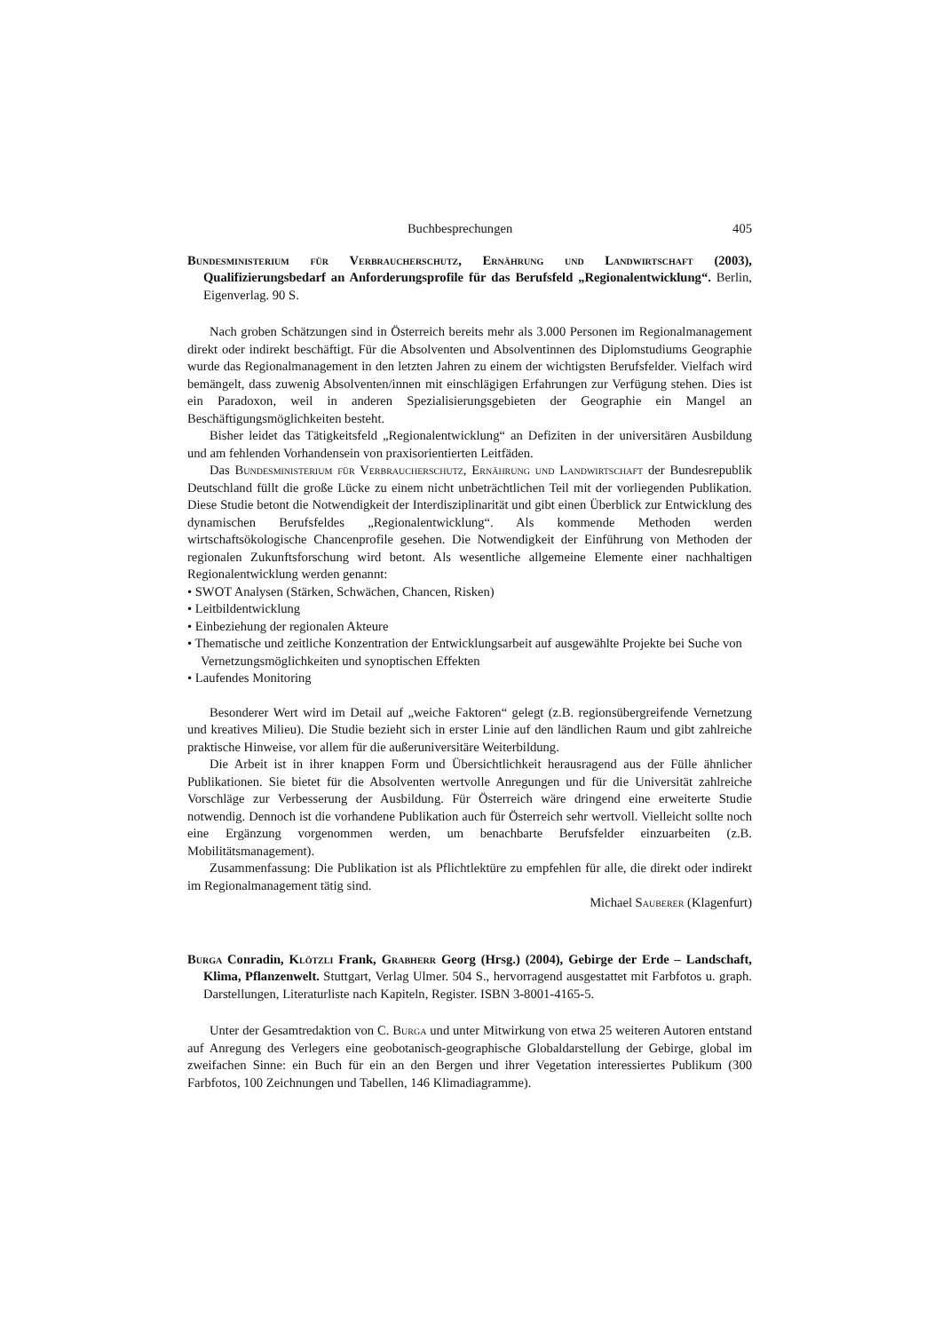Buchbesprechungen 405
Bundesministerium für Verbraucherschutz, Ernährung und Landwirtschaft (2003), Qualifizierungsbedarf an Anforderungsprofile für das Berufsfeld „Regionalentwicklung“. Berlin, Eigenverlag. 90 S.
Nach groben Schätzungen sind in Österreich bereits mehr als 3.000 Personen im Regionalmanagement direkt oder indirekt beschäftigt. Für die Absolventen und Absolventinnen des Diplomstudiums Geographie wurde das Regionalmanagement in den letzten Jahren zu einem der wichtigsten Berufsfelder. Vielfach wird bemängelt, dass zuwenig Absolventen/innen mit einschlägigen Erfahrungen zur Verfügung stehen. Dies ist ein Paradoxon, weil in anderen Spezialisierungsgebieten der Geographie ein Mangel an Beschäftigungsmöglichkeiten besteht.
Bisher leidet das Tätigkeitsfeld „Regionalentwicklung“ an Defiziten in der universitären Ausbildung und am fehlenden Vorhandensein von praxisorientierten Leitfäden.
Das Bundesministerium für Verbraucherschutz, Ernährung und Landwirtschaft der Bundesrepublik Deutschland füllt die große Lücke zu einem nicht unbeträchtlichen Teil mit der vorliegenden Publikation. Diese Studie betont die Notwendigkeit der Interdisziplinarität und gibt einen Überblick zur Entwicklung des dynamischen Berufsfeldes „Regionalentwicklung“. Als kommende Methoden werden wirtschaftsökologische Chancenprofile gesehen. Die Notwendigkeit der Einführung von Methoden der regionalen Zukunftsforschung wird betont. Als wesentliche allgemeine Elemente einer nachhaltigen Regionalentwicklung werden genannt:
• SWOT Analysen (Stärken, Schwächen, Chancen, Risken)
• Leitbildentwicklung
• Einbeziehung der regionalen Akteure
• Thematische und zeitliche Konzentration der Entwicklungsarbeit auf ausgewählte Projekte bei Suche von Vernetzungsmöglichkeiten und synoptischen Effekten
• Laufendes Monitoring
Besonderer Wert wird im Detail auf „weiche Faktoren“ gelegt (z.B. regionsübergreifende Vernetzung und kreatives Milieu). Die Studie bezieht sich in erster Linie auf den ländlichen Raum und gibt zahlreiche praktische Hinweise, vor allem für die außeruniversitäre Weiterbildung.
Die Arbeit ist in ihrer knappen Form und Übersichtlichkeit herausragend aus der Fülle ähnlicher Publikationen. Sie bietet für die Absolventen wertvolle Anregungen und für die Universität zahlreiche Vorschläge zur Verbesserung der Ausbildung. Für Österreich wäre dringend eine erweiterte Studie notwendig. Dennoch ist die vorhandene Publikation auch für Österreich sehr wertvoll. Vielleicht sollte noch eine Ergänzung vorgenommen werden, um benachbarte Berufsfelder einzuarbeiten (z.B. Mobilitätsmanagement).
Zusammenfassung: Die Publikation ist als Pflichtlektüre zu empfehlen für alle, die direkt oder indirekt im Regionalmanagement tätig sind.
Michael Sauberer (Klagenfurt)
Burga Conradin, Klötzli Frank, Grabherr Georg (Hrsg.) (2004), Gebirge der Erde – Landschaft, Klima, Pflanzenwelt. Stuttgart, Verlag Ulmer. 504 S., hervorragend ausgestattet mit Farbfotos u. graph. Darstellungen, Literaturliste nach Kapiteln, Register. ISBN 3-8001-4165-5.
Unter der Gesamtredaktion von C. Burga und unter Mitwirkung von etwa 25 weiteren Autoren entstand auf Anregung des Verlegers eine geobotanisch-geographische Globaldarstellung der Gebirge, global im zweifachen Sinne: ein Buch für ein an den Bergen und ihrer Vegetation interessiertes Publikum (300 Farbfotos, 100 Zeichnungen und Tabellen, 146 Klimadiagramme).